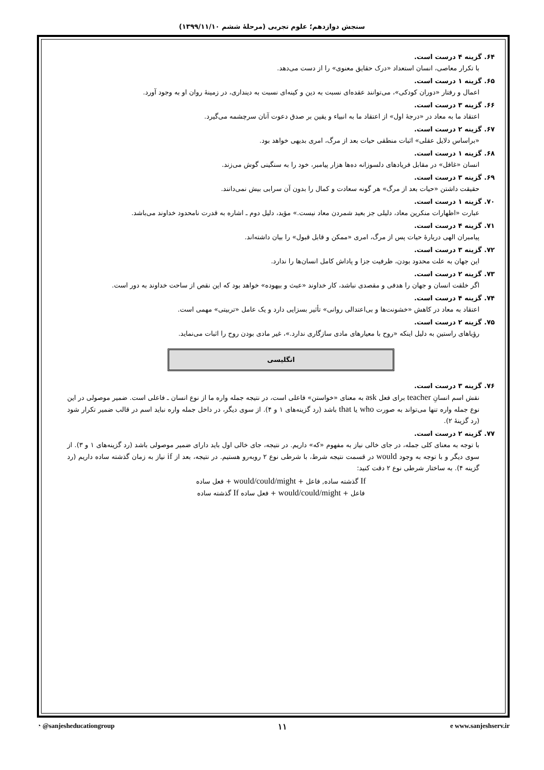سنجش دوازدهم؛ علوم تجربی (مرحلۀ ششم ۱۳۹۹/۱۱/۱۰)
۶۴. گزینه ۴ درست است.
با تکرار معاصی، انسان استعداد «درک حقایق معنوی» را از دست می‌دهد.
۶۵. گزینه ۱ درست است.
اعمال و رفتار «دوران کودکی»، می‌توانند عقده‌ای نسبت به دین و کینه‌ای نسبت به دینداری، در زمینۀ روان او به وجود آورد.
۶۶. گزینه ۳ درست است.
اعتقاد ما به معاد در «درجۀ اول» از اعتقاد ما به انبیاء و یقین بر صدق دعوت آنان سرچشمه می‌گیرد.
۶۷. گزینه ۲ درست است.
«براساس دلایل عقلی» اثبات منطقی حیات بعد از مرگ، امری بدیهی خواهد بود.
۶۸. گزینه ۱ درست است.
انسان «غافل» در مقابل فریادهای دلسوزانه ده‌ها هزار پیامبر، خود را به سنگینی گوش می‌زند.
۶۹. گزینه ۳ درست است.
حقیقت داشتن «حیات بعد از مرگ» هر گونه سعادت و کمال را بدون آن سرابی بیش نمی‌دانند.
۷۰. گزینه ۱ درست است.
عبارت «اظهارات منکرین معاد، دلیلی جز بعید شمردن معاد نیست.» مؤید، دلیل دوم ـ اشاره به قدرت نامحدود خداوند می‌باشد.
۷۱. گزینه ۴ درست است.
پیامبران الهی دربارۀ حیات پس از مرگ، امری «ممکن و قابل قبول» را بیان داشته‌اند.
۷۲. گزینه ۳ درست است.
این جهان به علت محدود بودن، ظرفیت جزا و پاداش کامل انسان‌ها را ندارد.
۷۳. گزینه ۲ درست است.
اگر خلقت انسان و جهان را هدفی و مقصدی نباشد، کار خداوند «عبث و بیهوده» خواهد بود که این نقص از ساحت خداوند به دور است.
۷۴. گزینه ۴ درست است.
اعتقاد به معاد در کاهش «خشونت‌ها و بی‌اعتدالی روانی» تأثیر بسزایی دارد و یک عامل «تربیتی» مهمی است.
۷۵. گزینه ۲ درست است.
رؤیاهای راستین به دلیل اینکه «روح با معیارهای مادی سازگاری ندارد.»، غیر مادی بودن روح را اثبات می‌نماید.
انگلیسی
۷۶. گزینه ۳ درست است.
نقش اسم انسانِ teacher برای فعل ask به معنای «خواستن» فاعلی است، در نتیجه جمله واره ما از نوع انسان ـ فاعلی است. ضمیر موصولی در این نوع جمله واره تنها می‌تواند به صورت who یا that باشد (رد گزینه‌های ۱ و ۴). از سوی دیگر، در داخل جمله واره نباید اسم در قالب ضمیر تکرار شود (رد گزینۀ ۲).
۷۷. گزینه ۲ درست است.
با توجه به معنای کلی جمله، در جای خالی نیاز به مفهوم «که» داریم. در نتیجه، جای خالی اول باید دارای ضمیر موصولی باشد (رد گزینه‌های ۱ و ۳). از سوی دیگر و با توجه به وجود would در قسمت نتیجه شرط، با شرطی نوع ۲ روبه‌رو هستیم. در نتیجه، بعد از if نیاز به زمان گذشته ساده داریم (رد گزینه ۴). به ساختار شرطی نوع ۲ دقت کنید:
If گذشته ساده, فاعل + would/could/might + فعل ساده
فاعل + would/could/might + فعل ساده If گذشته ساده
◔ @sanjesheducationgroup ۱۱ e www.sanjeshserv.ir